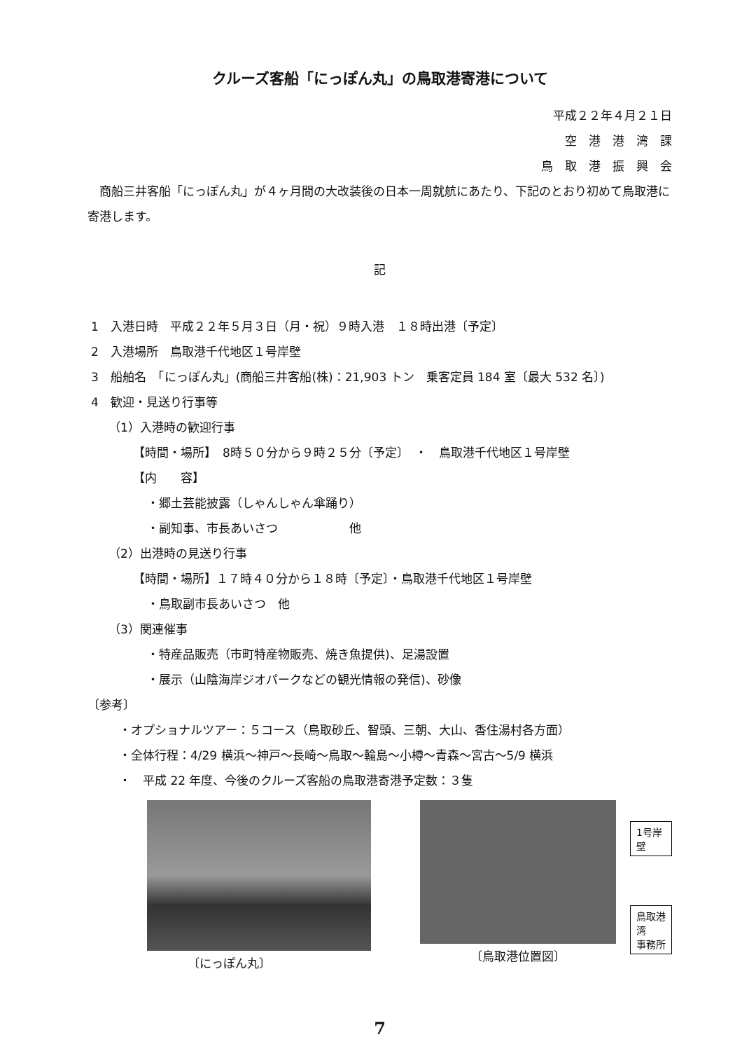クルーズ客船「にっぽん丸」の鳥取港寄港について
平成２２年４月２１日
空　港　港　湾　課
鳥　取　港　振　興　会
　商船三井客船「にっぽん丸」が４ヶ月間の大改装後の日本一周就航にあたり、下記のとおり初めて鳥取港に寄港します。
記
1　入港日時　平成２２年５月３日（月・祝）９時入港　１８時出港〔予定〕
2　入港場所　鳥取港千代地区１号岸壁
3　船舶名　「にっぽん丸」(商船三井客船(株)：21,903 トン　乗客定員 184 室〔最大 532 名〕)
4　歓迎・見送り行事等
（1）入港時の歓迎行事
【時間・場所】　8時５０分から９時２５分〔予定〕　・　鳥取港千代地区１号岸壁
【内　　容】
・郷土芸能披露（しゃんしゃん傘踊り）
・副知事、市長あいさつ　　　　　　他
（2）出港時の見送り行事
【時間・場所】１７時４０分から１８時〔予定〕・鳥取港千代地区１号岸壁
・鳥取副市長あいさつ　他
（3）関連催事
・特産品販売（市町特産物販売、焼き魚提供)、足湯設置
・展示（山陰海岸ジオパークなどの観光情報の発信)、砂像
〔参考〕
・オプショナルツアー：５コース（鳥取砂丘、智頭、三朝、大山、香住湯村各方面）
・全体行程：4/29 横浜～神戸～長崎～鳥取～輪島～小樽～青森～宮古～5/9 横浜
・　平成 22 年度、今後のクルーズ客船の鳥取港寄港予定数：３隻
〔にっぽん丸〕 〔鳥取港位置図〕
1号岸壁
鳥取港湾
事務所
7